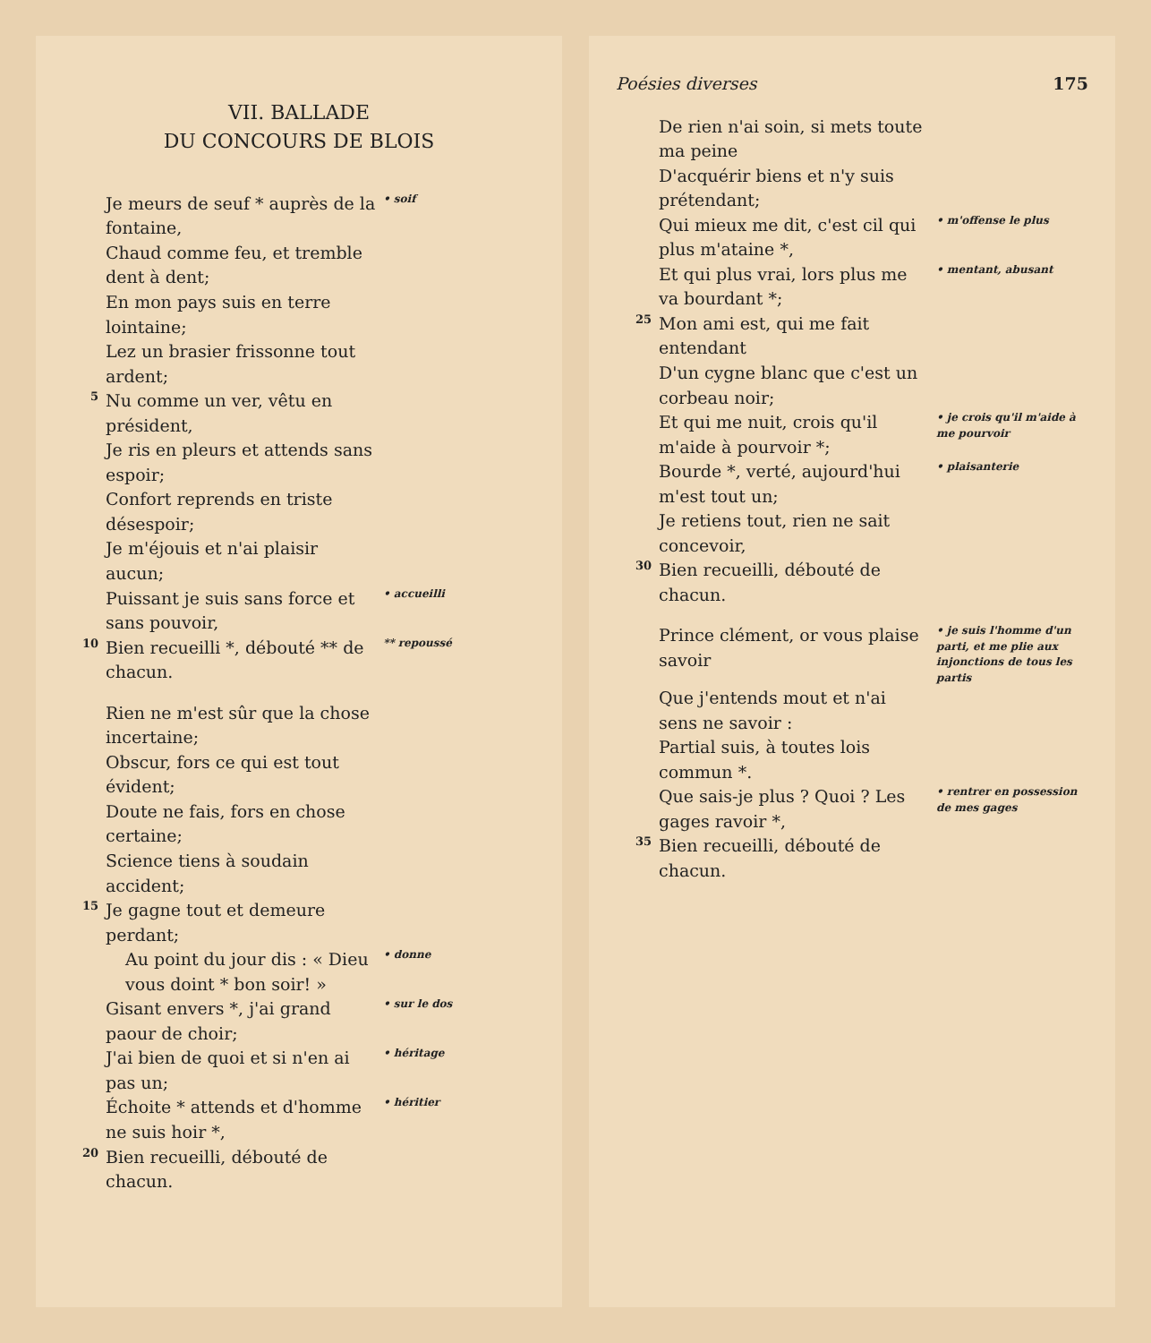VII. BALLADE
DU CONCOURS DE BLOIS
Je meurs de seuf * auprès de la fontaine, • soif Chaud comme feu, et tremble dent à dent; En mon pays suis en terre lointaine; Lez un brasier frissonne tout ardent; 5 Nu comme un ver, vêtu en président, Je ris en pleurs et attends sans espoir; Confort reprends en triste désespoir; Je m'éjouis et n'ai plaisir aucun; Puissant je suis sans force et sans pouvoir, • accueilli 10 Bien recueilli *, débouté ** de chacun. ** repoussé
Rien ne m'est sûr que la chose incertaine; Obscur, fors ce qui est tout évident; Doute ne fais, fors en chose certaine; Science tiens à soudain accident; 15 Je gagne tout et demeure perdant; Au point du jour dis : « Dieu vous doint * bon soir! » • donne Gisant envers *, j'ai grand paour de choir; • sur le dos J'ai bien de quoi et si n'en ai pas un; • héritage Échoite * attends et d'homme ne suis hoir *, • héritier 20 Bien recueilli, débouté de chacun.
Poésies diverses 175
De rien n'ai soin, si mets toute ma peine D'acquérir biens et n'y suis prétendant; Qui mieux me dit, c'est cil qui plus m'ataine *, • m'offense le plus Et qui plus vrai, lors plus me va bourdant *; • mentant, abusant 25 Mon ami est, qui me fait entendant D'un cygne blanc que c'est un corbeau noir; Et qui me nuit, crois qu'il m'aide à pourvoir *; • je crois qu'il m'aide à me pourvoir Bourde *, verté, aujourd'hui m'est tout un; • plaisanterie Je retiens tout, rien ne sait concevoir, 30 Bien recueilli, débouté de chacun.
Prince clément, or vous plaise savoir • je suis l'homme d'un parti, et me plie aux injonctions de tous les partis Que j'entends mout et n'ai sens ne savoir : Partial suis, à toutes lois commun *. Que sais-je plus ? Quoi ? Les gages ravoir *, • rentrer en possession de mes gages 35 Bien recueilli, débouté de chacun.